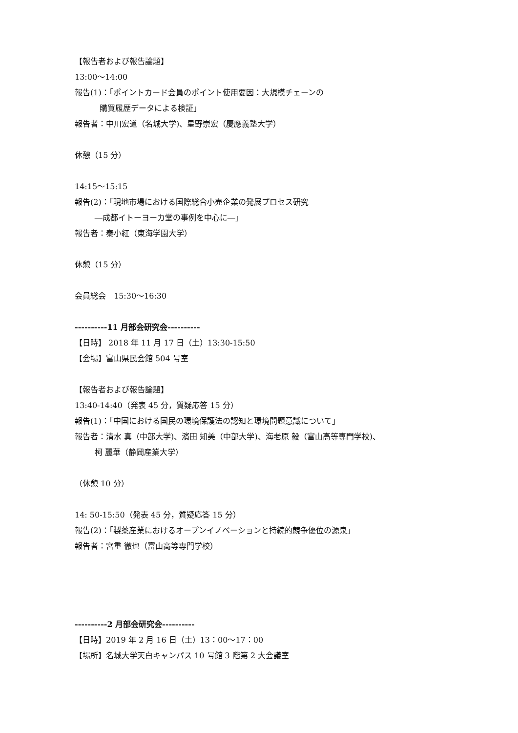【報告者および報告論題】
13:00～14:00
報告(1)：「ポイントカード会員のポイント使用要因：大規模チェーンの
購買履歴データによる検証」
報告者：中川宏道（名城大学)、星野崇宏（慶應義塾大学）
休憩（15 分）
14:15～15:15
報告(2)：「現地市場における国際総合小売企業の発展プロセス研究
―成都イトーヨーカ堂の事例を中心に―」
報告者：秦小紅（東海学園大学）
休憩（15 分）
会員総会　15:30～16:30
----------11 月部会研究会----------
【日時】 2018 年 11 月 17 日（土）13:30-15:50
【会場】富山県民会館 504 号室
【報告者および報告論題】
13:40-14:40（発表 45 分，質疑応答 15 分）
報告(1)：「中国における国民の環境保護法の認知と環境問題意識について」
報告者：清水 真（中部大学)、濱田 知美（中部大学)、海老原 毅（富山高等専門学校)、
柯 麗華（静岡産業大学）
（休憩 10 分）
14: 50-15:50（発表 45 分，質疑応答 15 分）
報告(2)：「製薬産業におけるオープンイノベーションと持続的競争優位の源泉」
報告者：宮重 徹也（富山高等専門学校）
----------2 月部会研究会----------
【日時】2019 年 2 月 16 日（土）13：00～17：00
【場所】名城大学天白キャンパス 10 号館 3 階第 2 大会議室